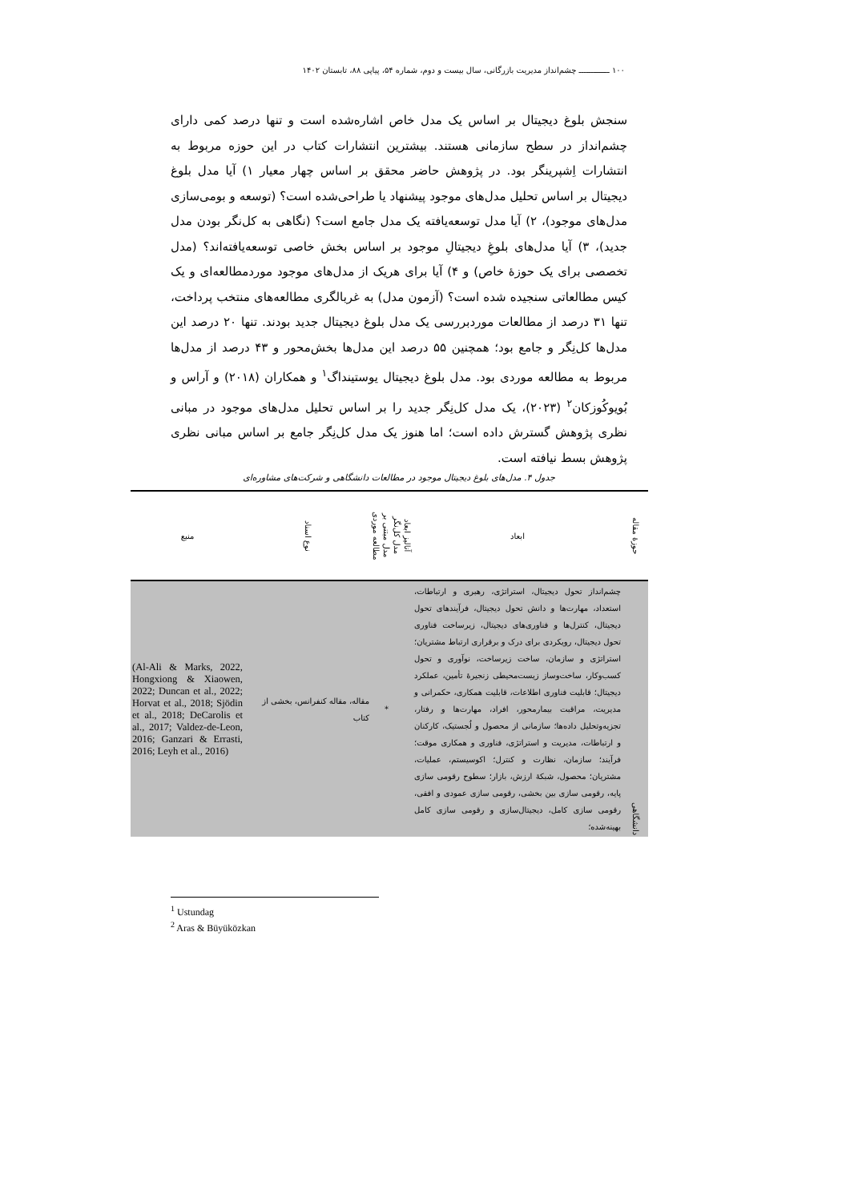۱۰۰ ـــــــــــــ چشم‌انداز مدیریت بازرگانی، سال بیست و دوم، شماره ۵۴، پیاپی ۸۸، تابستان ۱۴۰۲
سنجش بلوغ دیجیتال بر اساس یک مدل خاص اشاره‌شده است و تنها درصد کمی دارای چشم‌انداز در سطح سازمانی هستند. بیشترین انتشارات کتاب در این حوزه مربوط به انتشارات اِشپرینگر بود. در پژوهش حاضر محقق بر اساس چهار معیار ۱) آیا مدل بلوغ دیجیتال بر اساس تحلیل مدل‌های موجود پیشنهاد یا طراحی‌شده است؟ (توسعه و بومی‌سازی مدل‌های موجود)، ۲) آیا مدل توسعه‌یافته یک مدل جامع است؟ (نگاهی به کل‌نگر بودن مدل جدید)، ۳) آیا مدل‌های بلوغِ دیجیتالِ موجود بر اساس بخش خاصی توسعه‌یافته‌اند؟ (مدل تخصصی برای یک حوزهٔ خاص) و ۴) آیا برای هریک از مدل‌های موجود موردمطالعه‌ای و یک کیس مطالعاتی سنجیده شده است؟ (آزمون مدل) به غربالگری مطالعه‌های منتخب پرداخت، تنها ۳۱ درصد از مطالعات موردبررسی یک مدل بلوغ دیجیتال جدید بودند. تنها ۲۰ درصد این مدل‌ها کل‌نِگر و جامع بود؛ همچنین ۵۵ درصد این مدل‌ها بخش‌محور و ۴۳ درصد از مدل‌ها مربوط به مطالعه موردی بود. مدل بلوغ دیجیتال یوستینداگ<sup>۱</sup> و همکاران (۲۰۱۸) و آراس و بُویوکُوزکان<sup>۲</sup> (۲۰۲۳)، یک مدل کل‌نِگر جدید را بر اساس تحلیل مدل‌های موجود در مبانی نظری پژوهش گسترش داده است؛ اما هنوز یک مدل کل‌نِگر جامع بر اساس مبانی نظری پژوهش بسط نیافته است.
جدول ۴. مدل‌های بلوغ دیجیتال موجود در مطالعات دانشگاهی و شرکت‌های مشاوره‌ای
| حوزهٔ مقاله | ابعاد | آنالیز ابعاد | مدل کل‌نگر | مدل مبتنی بر | مطالعه موردی | نوع اسناد | منبع |
| --- | --- | --- | --- | --- | --- | --- | --- |
| دانشگاهی | چشم‌انداز تحول دیجیتال، استراتژی، رهبری و ارتباطات، استعداد، مهارت‌ها و دانش تحول دیجیتال، فرآیندهای تحول دیجیتال، کنترل‌ها و فناوری‌های دیجیتال، زیرساخت فناوری تحول دیجیتال، رویکردی برای درک و برقراری ارتباط مشتریان؛ استراتژی و سازمان، ساخت زیرساخت، نوآوری و تحول کسب‌وکار، ساخت‌وساز زیست‌محیطی زنجیرهٔ تأمین، عملکرد دیجیتال؛ قابلیت فناوری اطلاعات، قابلیت همکاری، حکمرانی و مدیریت، مراقبت بیمارمحور، افراد، مهارت‌ها و رفتار، تجزیه‌وتحلیل داده‌ها؛ سازمانی از محصول و لُجستیک، کارکنان و ارتباطات، مدیریت و استراتژی، فناوری و همکاری موقت؛ فرآیند؛ سازمان، نظارت و کنترل؛ اکوسیستم، عملیات، مشتریان؛ محصول، شبکهٔ ارزش، بازار؛ سطوح رقومی سازی پایه، رقومی سازی بین بخشی، رقومی سازی عمودی و افقی، رقومی سازی کامل، دیجیتال‌سازی و رقومی سازی کامل بهینه‌شده؛ | | | * | | مقاله، مقاله کنفرانس، بخشی از کتاب | (Al-Ali & Marks, 2022, Hongxiong & Xiaowen, 2022; Duncan et al., 2022; Horvat et al., 2018; Sjödin et al., 2018; DeCarolis et al., 2017; Valdez-de-Leon, 2016; Ganzari & Errasti, 2016; Leyh et al., 2016) |
<sup>1</sup> Ustundag
<sup>2</sup> Aras & Büyüközkan